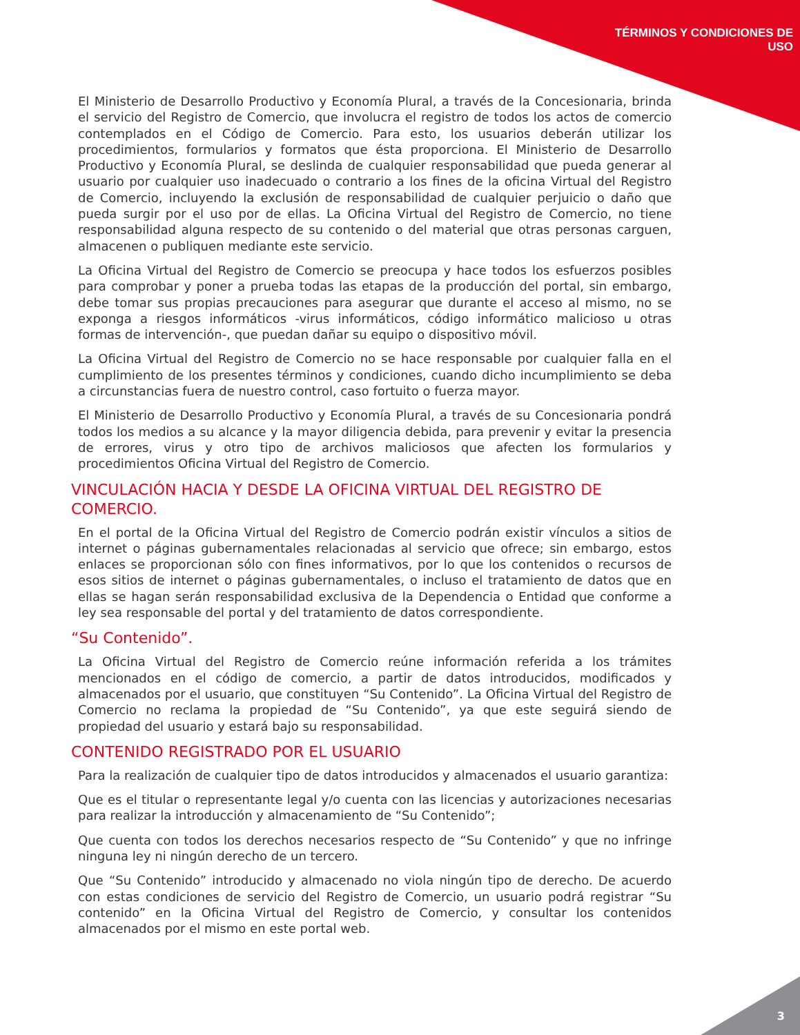TÉRMINOS Y CONDICIONES DE
USO
El Ministerio de Desarrollo Productivo y Economía Plural, a través de la Concesionaria, brinda el servicio del Registro de Comercio, que involucra el registro de todos los actos de comercio contemplados en el Código de Comercio. Para esto, los usuarios deberán utilizar los procedimientos, formularios y formatos que ésta proporciona. El Ministerio de Desarrollo Productivo y Economía Plural, se deslinda de cualquier responsabilidad que pueda generar al usuario por cualquier uso inadecuado o contrario a los fines de la oficina Virtual del Registro de Comercio, incluyendo la exclusión de responsabilidad de cualquier perjuicio o daño que pueda surgir por el uso por de ellas. La Oficina Virtual del Registro de Comercio, no tiene responsabilidad alguna respecto de su contenido o del material que otras personas carguen, almacenen o publiquen mediante este servicio.
La Oficina Virtual del Registro de Comercio se preocupa y hace todos los esfuerzos posibles para comprobar y poner a prueba todas las etapas de la producción del portal, sin embargo, debe tomar sus propias precauciones para asegurar que durante el acceso al mismo, no se exponga a riesgos informáticos -virus informáticos, código informático malicioso u otras formas de intervención-, que puedan dañar su equipo o dispositivo móvil.
La Oficina Virtual del Registro de Comercio no se hace responsable por cualquier falla en el cumplimiento de los presentes términos y condiciones, cuando dicho incumplimiento se deba a circunstancias fuera de nuestro control, caso fortuito o fuerza mayor.
El Ministerio de Desarrollo Productivo y Economía Plural, a través de su Concesionaria pondrá todos los medios a su alcance y la mayor diligencia debida, para prevenir y evitar la presencia de errores, virus y otro tipo de archivos maliciosos que afecten los formularios y procedimientos Oficina Virtual del Registro de Comercio.
VINCULACIÓN HACIA Y DESDE LA OFICINA VIRTUAL DEL REGISTRO DE
COMERCIO.
En el portal de la Oficina Virtual del Registro de Comercio podrán existir vínculos a sitios de internet o páginas gubernamentales relacionadas al servicio que ofrece; sin embargo, estos enlaces se proporcionan sólo con fines informativos, por lo que los contenidos o recursos de esos sitios de internet o páginas gubernamentales, o incluso el tratamiento de datos que en ellas se hagan serán responsabilidad exclusiva de la Dependencia o Entidad que conforme a ley sea responsable del portal y del tratamiento de datos correspondiente.
“Su Contenido”.
La Oficina Virtual del Registro de Comercio reúne información referida a los trámites mencionados en el código de comercio, a partir de datos introducidos, modificados y almacenados por el usuario, que constituyen “Su Contenido”. La Oficina Virtual del Registro de Comercio no reclama la propiedad de “Su Contenido”, ya que este seguirá siendo de propiedad del usuario y estará bajo su responsabilidad.
CONTENIDO REGISTRADO POR EL USUARIO
Para la realización de cualquier tipo de datos introducidos y almacenados el usuario garantiza:
Que es el titular o representante legal y/o cuenta con las licencias y autorizaciones necesarias para realizar la introducción y almacenamiento de “Su Contenido”;
Que cuenta con todos los derechos necesarios respecto de “Su Contenido” y que no infringe ninguna ley ni ningún derecho de un tercero.
Que “Su Contenido” introducido y almacenado no viola ningún tipo de derecho. De acuerdo con estas condiciones de servicio del Registro de Comercio, un usuario podrá registrar “Su contenido” en la Oficina Virtual del Registro de Comercio, y consultar los contenidos almacenados por el mismo en este portal web.
3